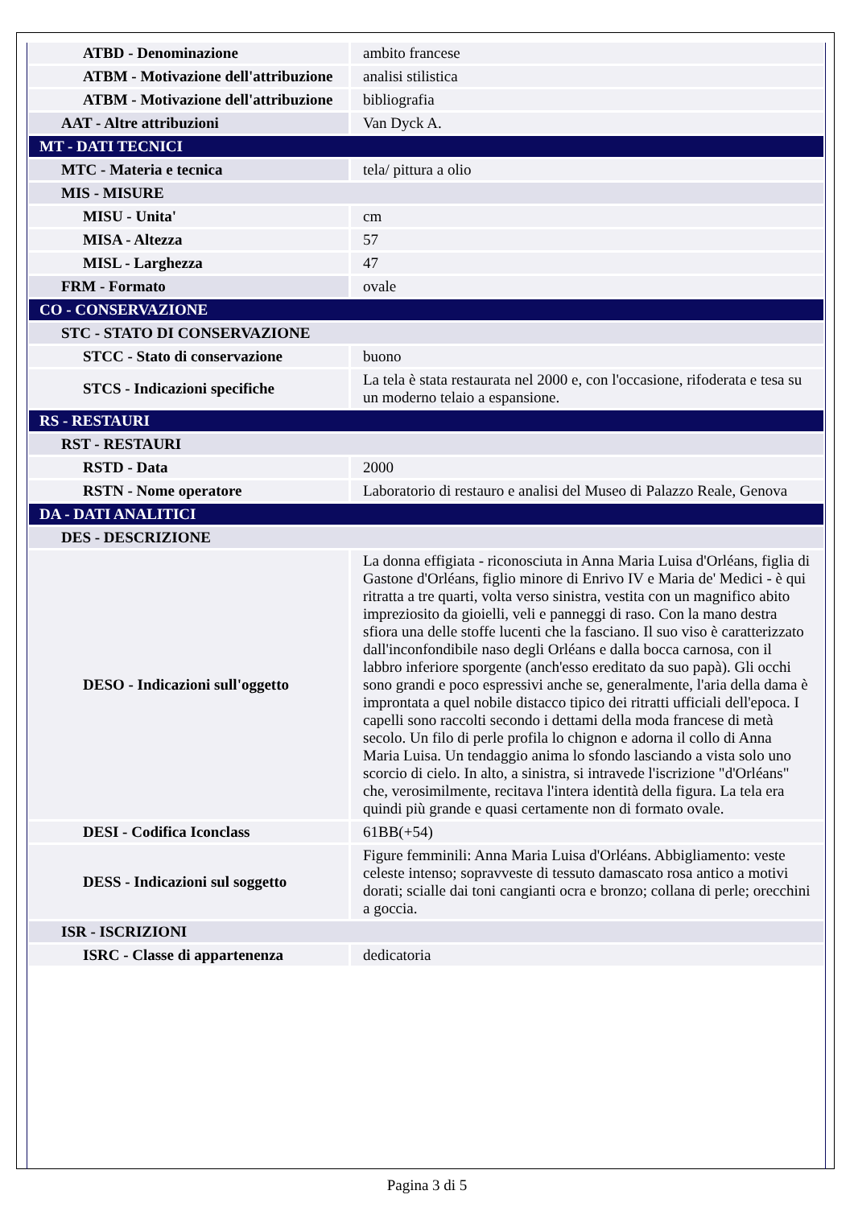| ATBD - Denominazione | ambito francese |
| ATBM - Motivazione dell'attribuzione | analisi stilistica |
| ATBM - Motivazione dell'attribuzione | bibliografia |
| AAT - Altre attribuzioni | Van Dyck A. |
| MT - DATI TECNICI | |
| MTC - Materia e tecnica | tela/ pittura a olio |
| MIS - MISURE | |
| MISU - Unita' | cm |
| MISA - Altezza | 57 |
| MISL - Larghezza | 47 |
| FRM - Formato | ovale |
| CO - CONSERVAZIONE | |
| STC - STATO DI CONSERVAZIONE | |
| STCC - Stato di conservazione | buono |
| STCS - Indicazioni specifiche | La tela è stata restaurata nel 2000 e, con l'occasione, rifoderata e tesa su un moderno telaio a espansione. |
| RS - RESTAURI | |
| RST - RESTAURI | |
| RSTD - Data | 2000 |
| RSTN - Nome operatore | Laboratorio di restauro e analisi del Museo di Palazzo Reale, Genova |
| DA - DATI ANALITICI | |
| DES - DESCRIZIONE | |
| DESO - Indicazioni sull'oggetto | La donna effigiata - riconosciuta in Anna Maria Luisa d'Orléans, figlia di Gastone d'Orléans, figlio minore di Enrivo IV e Maria de' Medici - è qui ritratta a tre quarti, volta verso sinistra, vestita con un magnifico abito impreziosito da gioielli, veli e panneggi di raso. Con la mano destra sfiora una delle stoffe lucenti che la fasciano. Il suo viso è caratterizzato dall'inconfondibile naso degli Orléans e dalla bocca carnosa, con il labbro inferiore sporgente (anch'esso ereditato da suo papà). Gli occhi sono grandi e poco espressivi anche se, generalmente, l'aria della dama è improntata a quel nobile distacco tipico dei ritratti ufficiali dell'epoca. I capelli sono raccolti secondo i dettami della moda francese di metà secolo. Un filo di perle profila lo chignon e adorna il collo di Anna Maria Luisa. Un tendaggio anima lo sfondo lasciando a vista solo uno scorcio di cielo. In alto, a sinistra, si intravede l'iscrizione "d'Orléans" che, verosimilmente, recitava l'intera identità della figura. La tela era quindi più grande e quasi certamente non di formato ovale. |
| DESI - Codifica Iconclass | 61BB(+54) |
| DESS - Indicazioni sul soggetto | Figure femminili: Anna Maria Luisa d'Orléans. Abbigliamento: veste celeste intenso; sopravveste di tessuto damascato rosa antico a motivi dorati; scialle dai toni cangianti ocra e bronzo; collana di perle; orecchini a goccia. |
| ISR - ISCRIZIONI | |
| ISRC - Classe di appartenenza | dedicatoria |
Pagina 3 di 5